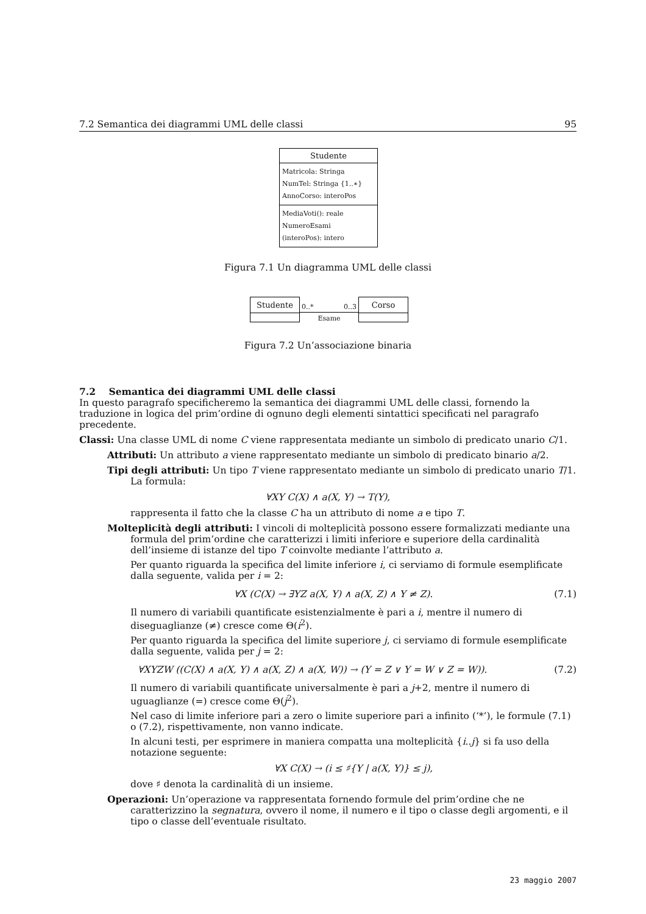7.2 Semantica dei diagrammi UML delle classi 95
Studente
Matricola: Stringa
NumTel: Stringa {1..∗}
AnnoCorso: interoPos
MediaVoti(): reale
NumeroEsami
(interoPos): intero
Figura 7.1 Un diagramma UML delle classi
Studente
0..* 0..3
Esame
Corso
Figura 7.2 Un’associazione binaria
7.2 Semantica dei diagrammi UML delle classi
In questo paragrafo specificheremo la semantica dei diagrammi UML delle classi, fornendo la traduzione in logica del prim’ordine di ognuno degli elementi sintattici specificati nel paragrafo precedente.
Classi: Una classe UML di nome C viene rappresentata mediante un simbolo di predicato unario C/1.
Attributi: Un attributo a viene rappresentato mediante un simbolo di predicato binario a/2.
Tipi degli attributi: Un tipo T viene rappresentato mediante un simbolo di predicato unario T/1.
La formula:
∀XY C(X) ∧ a(X, Y) → T(Y),
rappresenta il fatto che la classe C ha un attributo di nome a e tipo T.
Molteplicità degli attributi: I vincoli di molteplicità possono essere formalizzati mediante una formula del prim’ordine che caratterizzi i limiti inferiore e superiore della cardinalità dell’insieme di istanze del tipo T coinvolte mediante l’attributo a.
Per quanto riguarda la specifica del limite inferiore i, ci serviamo di formule esemplificate dalla seguente, valida per i = 2:
∀X (C(X) → ∃YZ a(X, Y) ∧ a(X, Z) ∧ Y ≠ Z). (7.1)
Il numero di variabili quantificate esistenzialmente è pari a i, mentre il numero di diseguaglianze (≠) cresce come Θ(i<sup>2</sup>).
Per quanto riguarda la specifica del limite superiore j, ci serviamo di formule esemplificate dalla seguente, valida per j = 2:
∀XYZW ((C(X) ∧ a(X, Y) ∧ a(X, Z) ∧ a(X, W)) → (Y = Z ∨ Y = W ∨ Z = W)). (7.2)
Il numero di variabili quantificate universalmente è pari a j+2, mentre il numero di uguaglianze (=) cresce come Θ(j<sup>2</sup>).
Nel caso di limite inferiore pari a zero o limite superiore pari a infinito (‘*’), le formule (7.1) o (7.2), rispettivamente, non vanno indicate.
In alcuni testi, per esprimere in maniera compatta una molteplicità {i..j} si fa uso della notazione seguente:
∀X C(X) → (i ≤ ♯{Y | a(X, Y)} ≤ j),
dove ♯ denota la cardinalità di un insieme.
Operazioni: Un’operazione va rappresentata fornendo formule del prim’ordine che ne caratterizzino la segnatura, ovvero il nome, il numero e il tipo o classe degli argomenti, e il tipo o classe dell’eventuale risultato.
23 maggio 2007